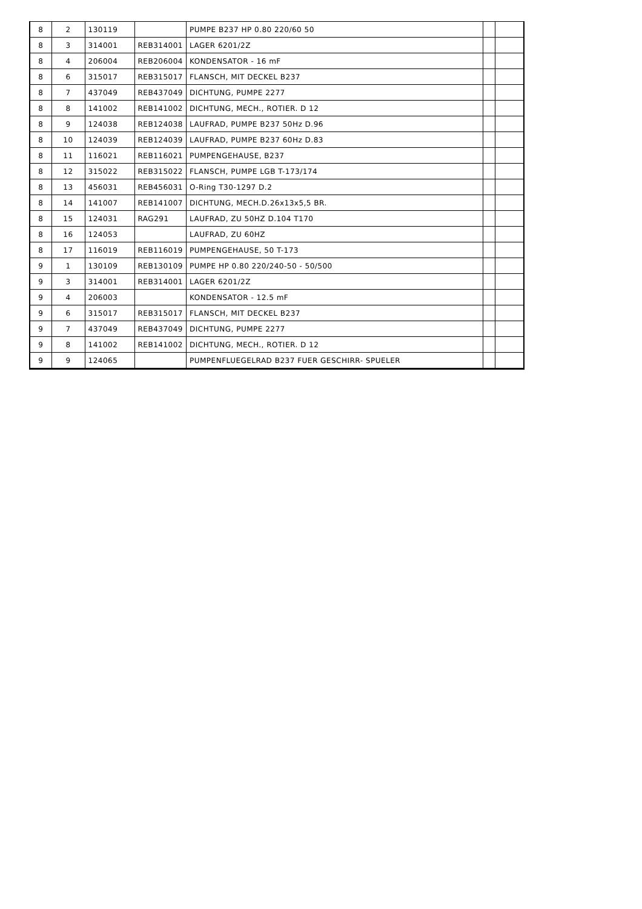| 8 | 2 | 130119 | | PUMPE B237 HP 0.80 220/60 50 | | |
| 8 | 3 | 314001 | REB314001 | LAGER 6201/2Z | | |
| 8 | 4 | 206004 | REB206004 | KONDENSATOR - 16 mF | | |
| 8 | 6 | 315017 | REB315017 | FLANSCH, MIT DECKEL B237 | | |
| 8 | 7 | 437049 | REB437049 | DICHTUNG, PUMPE 2277 | | |
| 8 | 8 | 141002 | REB141002 | DICHTUNG, MECH., ROTIER. D 12 | | |
| 8 | 9 | 124038 | REB124038 | LAUFRAD, PUMPE B237 50Hz D.96 | | |
| 8 | 10 | 124039 | REB124039 | LAUFRAD, PUMPE B237 60Hz D.83 | | |
| 8 | 11 | 116021 | REB116021 | PUMPENGEHAUSE, B237 | | |
| 8 | 12 | 315022 | REB315022 | FLANSCH, PUMPE LGB T-173/174 | | |
| 8 | 13 | 456031 | REB456031 | O-Ring T30-1297 D.2 | | |
| 8 | 14 | 141007 | REB141007 | DICHTUNG, MECH.D.26x13x5,5 BR. | | |
| 8 | 15 | 124031 | RAG291 | LAUFRAD, ZU 50HZ D.104 T170 | | |
| 8 | 16 | 124053 | | LAUFRAD, ZU 60HZ | | |
| 8 | 17 | 116019 | REB116019 | PUMPENGEHAUSE, 50 T-173 | | |
| 9 | 1 | 130109 | REB130109 | PUMPE HP 0.80 220/240-50 - 50/500 | | |
| 9 | 3 | 314001 | REB314001 | LAGER 6201/2Z | | |
| 9 | 4 | 206003 | | KONDENSATOR - 12.5 mF | | |
| 9 | 6 | 315017 | REB315017 | FLANSCH, MIT DECKEL B237 | | |
| 9 | 7 | 437049 | REB437049 | DICHTUNG, PUMPE 2277 | | |
| 9 | 8 | 141002 | REB141002 | DICHTUNG, MECH., ROTIER. D 12 | | |
| 9 | 9 | 124065 | | PUMPENFLUEGELRAD B237 FUER GESCHIRR- SPUELER | | |